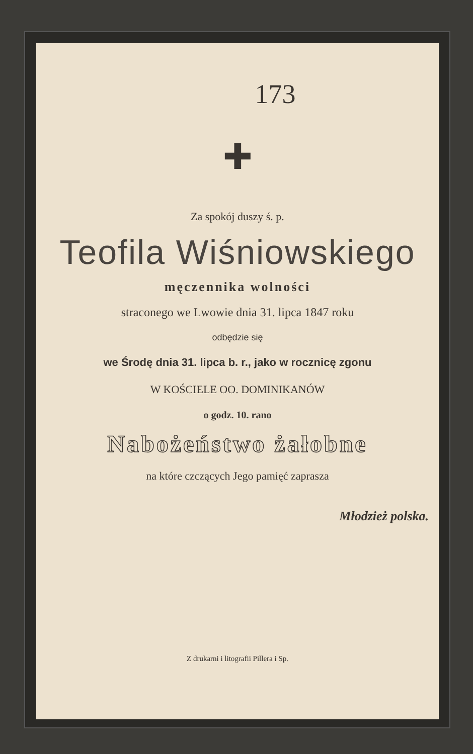173
✚
Za spokój duszy ś. p.
Teofila Wiśniowskiego
męczennika wolności
straconego we Lwowie dnia 31. lipca 1847 roku
odbędzie się
we Środę dnia 31. lipca b. r., jako w rocznicę zgonu
W KOŚCIELE OO. DOMINIKANÓW
o godz. 10. rano
Nabożeństwo żałobne
na które czczących Jego pamięć zaprasza
Młodzież polska.
Z drukarni i litografii Pillera i Sp.